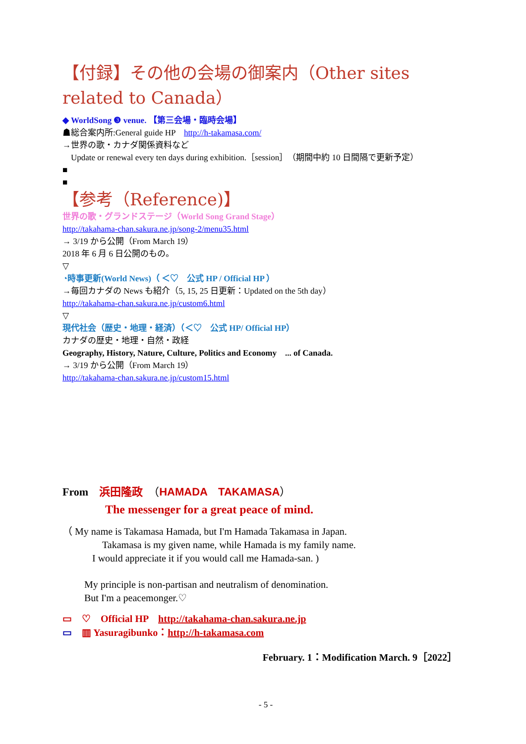【付録】その他の会場の御案内（Other sites related to Canada）
◆ WorldSong ❸ venue. 【第三会場・臨時会場】
☗総合案内所:General guide HP　http://h-takamasa.com/
→世界の歌・カナダ関係資料など
　Update or renewal every ten days during exhibition.［session］（期間中約 10 日間隔で更新予定）
■
■
【参考（Reference)】
世界の歌・グランドステージ（World Song Grand Stage）
http://takahama-chan.sakura.ne.jp/song-2/menu35.html
→ 3/19 から公開（From March 19）
2018 年 6 月 6 日公開のもの。
▽
◔時事更新(World News)（ ＜♡　公式 HP / Official HP ）
→毎回カナダの News も紹介（5, 15, 25 日更新：Updated on the 5th day）
http://takahama-chan.sakura.ne.jp/custom6.html
▽
現代社会（歴史・地理・経済）（＜♡　公式 HP/ Official HP）
カナダの歴史・地理・自然・政経
Geography, History, Nature, Culture, Politics and Economy　... of Canada.
→ 3/19 から公開（From March 19）
http://takahama-chan.sakura.ne.jp/custom15.html
From　浜田隆政　（HAMADA　TAKAMASA）
The messenger for a great peace of mind.
（ My name is Takamasa Hamada, but I'm Hamada Takamasa in Japan.
　　　　Takamasa is my given name, while Hamada is my family name.
　　　I would appreciate it if you would call me Hamada-san. )
My principle is non-partisan and neutralism of denomination.
But I'm a peacemonger.♡
▭　♡　Official HP　http://takahama-chan.sakura.ne.jp
▭　▥ Yasuragibunko：http://h-takamasa.com
February. 1：Modification March. 9［2022］
- 5 -